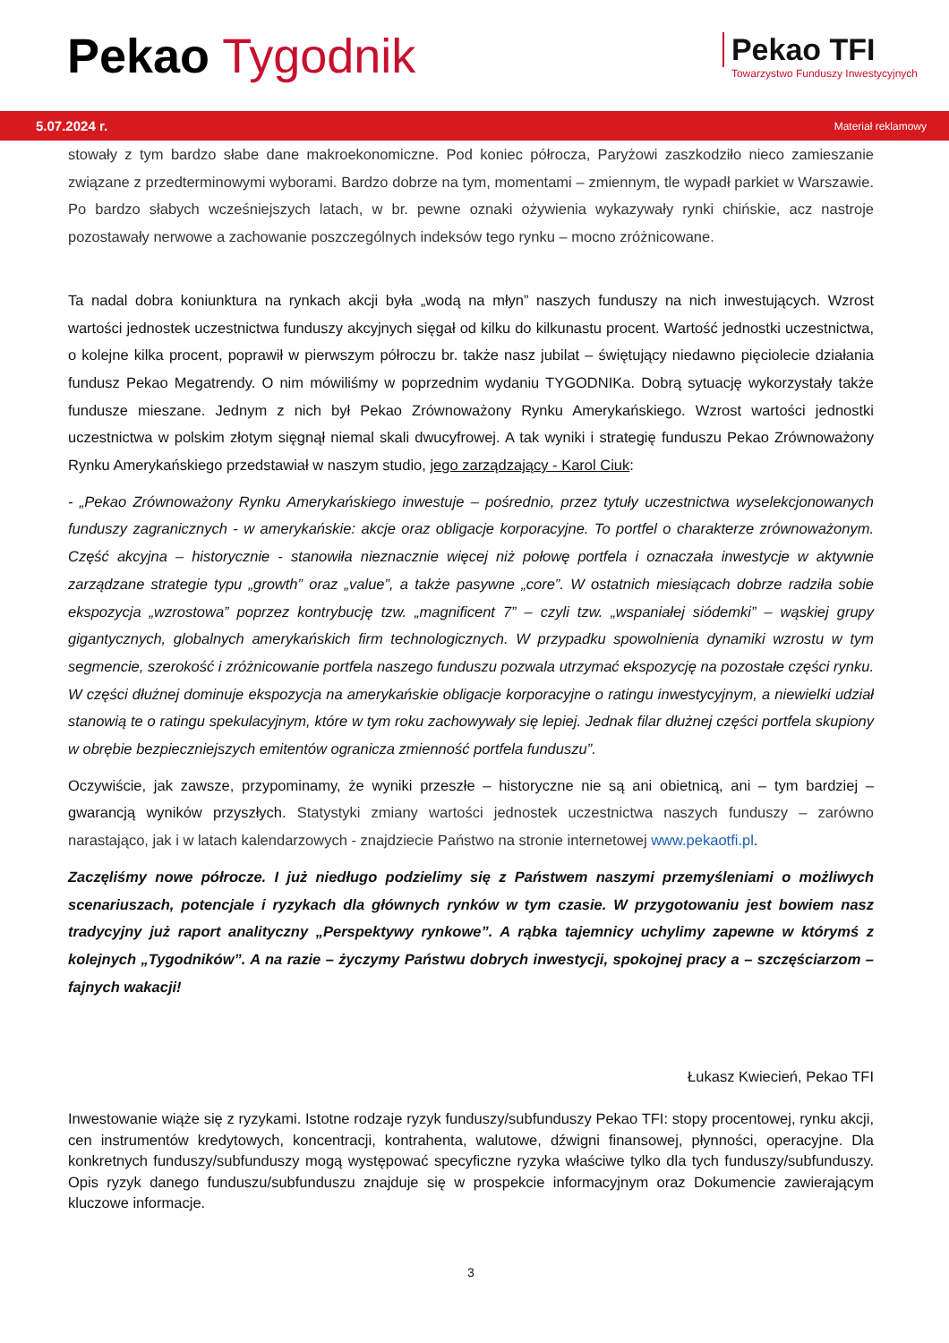Pekao Tygodnik
Pekao TFI
Towarzystwo Funduszy Inwestycyjnych
5.07.2024 r. Materiał reklamowy
stowały z tym bardzo słabe dane makroekonomiczne. Pod koniec półrocza, Paryżowi zaszkodziło nieco zamieszanie związane z przedterminowymi wyborami. Bardzo dobrze na tym, momentami – zmiennym, tle wypadł parkiet w Warszawie. Po bardzo słabych wcześniejszych latach, w br. pewne oznaki ożywienia wykazywały rynki chińskie, acz nastroje pozostawały nerwowe a zachowanie poszczególnych indeksów tego rynku – mocno zróżnicowane.
Ta nadal dobra koniunktura na rynkach akcji była „wodą na młyn” naszych funduszy na nich inwestujących. Wzrost wartości jednostek uczestnictwa funduszy akcyjnych sięgał od kilku do kilkunastu procent. Wartość jednostki uczestnictwa, o kolejne kilka procent, poprawił w pierwszym półroczu br. także nasz jubilat – świętujący niedawno pięciolecie działania fundusz Pekao Megatrendy. O nim mówiliśmy w poprzednim wydaniu TYGODNIKa. Dobrą sytuację wykorzystały także fundusze mieszane. Jednym z nich był Pekao Zrównoważony Rynku Amerykańskiego. Wzrost wartości jednostki uczestnictwa w polskim złotym sięgnął niemal skali dwucyfrowej. A tak wyniki i strategię funduszu Pekao Zrównoważony Rynku Amerykańskiego przedstawiał w naszym studio, jego zarządzający - Karol Ciuk:
- „Pekao Zrównoważony Rynku Amerykańskiego inwestuje – pośrednio, przez tytuły uczestnictwa wyselekcjonowanych funduszy zagranicznych - w amerykańskie: akcje oraz obligacje korporacyjne. To portfel o charakterze zrównoważonym. Część akcyjna – historycznie - stanowiła nieznacznie więcej niż połowę portfela i oznaczała inwestycje w aktywnie zarządzane strategie typu „growth” oraz „value”, a także pasywne „core”. W ostatnich miesiącach dobrze radziła sobie ekspozycja „wzrostowa” poprzez kontrybucję tzw. „magnificent 7” – czyli tzw. „wspaniałej siódemki” – wąskiej grupy gigantycznych, globalnych amerykańskich firm technologicznych. W przypadku spowolnienia dynamiki wzrostu w tym segmencie, szerokość i zróżnicowanie portfela naszego funduszu pozwala utrzymać ekspozycję na pozostałe części rynku. W części dłużnej dominuje ekspozycja na amerykańskie obligacje korporacyjne o ratingu inwestycyjnym, a niewielki udział stanowią te o ratingu spekulacyjnym, które w tym roku zachowywały się lepiej. Jednak filar dłużnej części portfela skupiony w obrębie bezpieczniejszych emitentów ogranicza zmienność portfela funduszu”.
Oczywiście, jak zawsze, przypominamy, że wyniki przeszłe – historyczne nie są ani obietnicą, ani – tym bardziej – gwarancją wyników przyszłych. Statystyki zmiany wartości jednostek uczestnictwa naszych funduszy – zarówno narastająco, jak i w latach kalendarzowych - znajdziecie Państwo na stronie internetowej www.pekaotfi.pl.
Zaczęliśmy nowe półrocze. I już niedługo podzielimy się z Państwem naszymi przemyśleniami o możliwych scenariuszach, potencjale i ryzykach dla głównych rynków w tym czasie. W przygotowaniu jest bowiem nasz tradycyjny już raport analityczny „Perspektywy rynkowe”. A rąbka tajemnicy uchylimy zapewne w którymś z kolejnych „Tygodników”. A na razie – życzymy Państwu dobrych inwestycji, spokojnej pracy a – szczęściarzom – fajnych wakacji!
Łukasz Kwiecień, Pekao TFI
Inwestowanie wiąże się z ryzykami. Istotne rodzaje ryzyk funduszy/subfunduszy Pekao TFI: stopy procentowej, rynku akcji, cen instrumentów kredytowych, koncentracji, kontrahenta, walutowe, dźwigni finansowej, płynności, operacyjne. Dla konkretnych funduszy/subfunduszy mogą występować specyficzne ryzyka właściwe tylko dla tych funduszy/subfunduszy. Opis ryzyk danego funduszu/subfunduszu znajduje się w prospekcie informacyjnym oraz Dokumencie zawierającym kluczowe informacje.
3